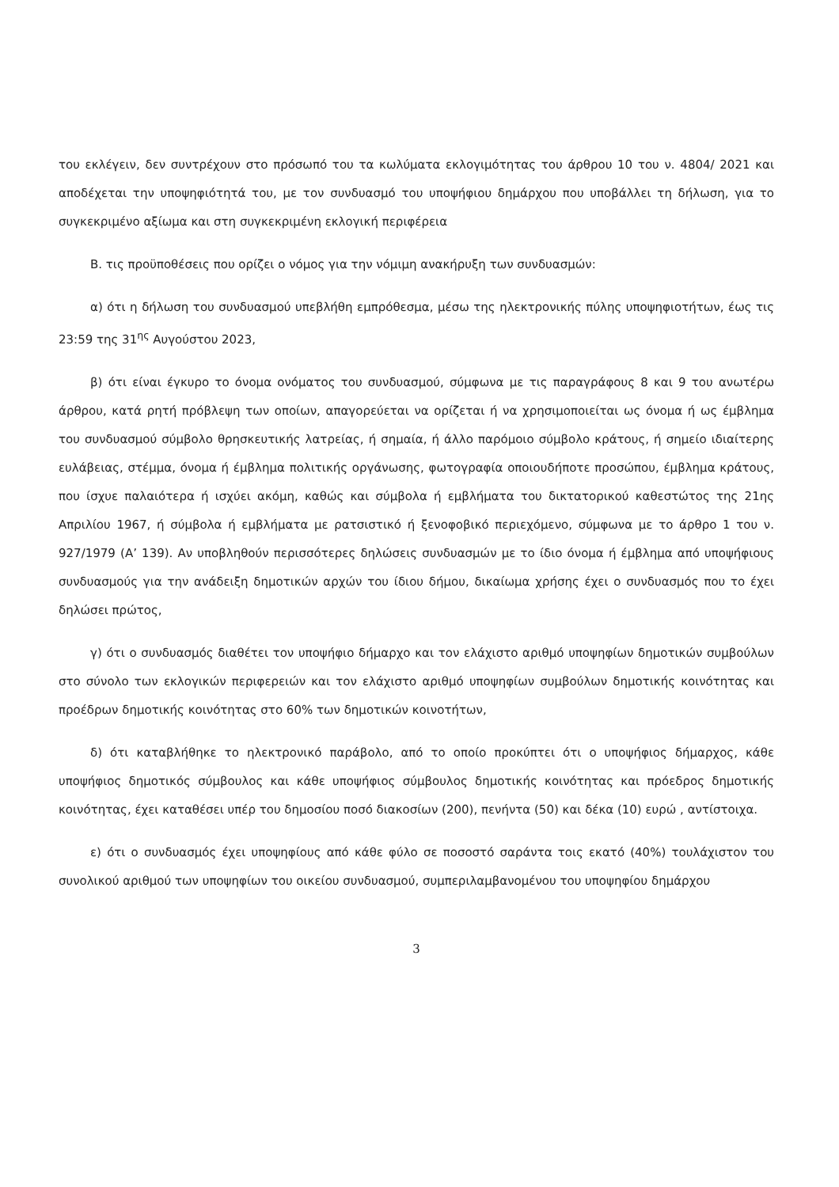του εκλέγειν, δεν συντρέχουν στο πρόσωπό του τα κωλύματα εκλογιμότητας του άρθρου 10 του ν. 4804/ 2021 και αποδέχεται την υποψηφιότητά του, με τον συνδυασμό του υποψήφιου δημάρχου που υποβάλλει τη δήλωση, για το συγκεκριμένο αξίωμα και στη συγκεκριμένη εκλογική περιφέρεια
Β. τις προϋποθέσεις που ορίζει ο νόμος για την νόμιμη ανακήρυξη των συνδυασμών:
α) ότι η δήλωση του συνδυασμού υπεβλήθη εμπρόθεσμα, μέσω της ηλεκτρονικής πύλης υποψηφιοτήτων, έως τις 23:59 της 31<sup>ης</sup> Αυγούστου 2023,
β) ότι είναι έγκυρο το όνομα ονόματος του συνδυασμού, σύμφωνα με τις παραγράφους 8 και 9 του ανωτέρω άρθρου, κατά ρητή πρόβλεψη των οποίων, απαγορεύεται να ορίζεται ή να χρησιμοποιείται ως όνομα ή ως έμβλημα του συνδυασμού σύμβολο θρησκευτικής λατρείας, ή σημαία, ή άλλο παρόμοιο σύμβολο κράτους, ή σημείο ιδιαίτερης ευλάβειας, στέμμα, όνομα ή έμβλημα πολιτικής οργάνωσης, φωτογραφία οποιουδήποτε προσώπου, έμβλημα κράτους, που ίσχυε παλαιότερα ή ισχύει ακόμη, καθώς και σύμβολα ή εμβλήματα του δικτατορικού καθεστώτος της 21ης Απριλίου 1967, ή σύμβολα ή εμβλήματα με ρατσιστικό ή ξενοφοβικό περιεχόμενο, σύμφωνα με το άρθρο 1 του ν. 927/1979 (Α’ 139). Αν υποβληθούν περισσότερες δηλώσεις συνδυασμών με το ίδιο όνομα ή έμβλημα από υποψήφιους συνδυασμούς για την ανάδειξη δημοτικών αρχών του ίδιου δήμου, δικαίωμα χρήσης έχει ο συνδυασμός που το έχει δηλώσει πρώτος,
γ) ότι ο συνδυασμός διαθέτει τον υποψήφιο δήμαρχο και τον ελάχιστο αριθμό υποψηφίων δημοτικών συμβούλων στο σύνολο των εκλογικών περιφερειών και τον ελάχιστο αριθμό υποψηφίων συμβούλων δημοτικής κοινότητας και προέδρων δημοτικής κοινότητας στο 60% των δημοτικών κοινοτήτων,
δ) ότι καταβλήθηκε το ηλεκτρονικό παράβολο, από το οποίο προκύπτει ότι ο υποψήφιος δήμαρχος, κάθε υποψήφιος δημοτικός σύμβουλος και κάθε υποψήφιος σύμβουλος δημοτικής κοινότητας και πρόεδρος δημοτικής κοινότητας, έχει καταθέσει υπέρ του δημοσίου ποσό διακοσίων (200), πενήντα (50) και δέκα (10) ευρώ , αντίστοιχα.
ε) ότι ο συνδυασμός έχει υποψηφίους από κάθε φύλο σε ποσοστό σαράντα τοις εκατό (40%) τουλάχιστον του συνολικού αριθμού των υποψηφίων του οικείου συνδυασμού, συμπεριλαμβανομένου του υποψηφίου δημάρχου
3